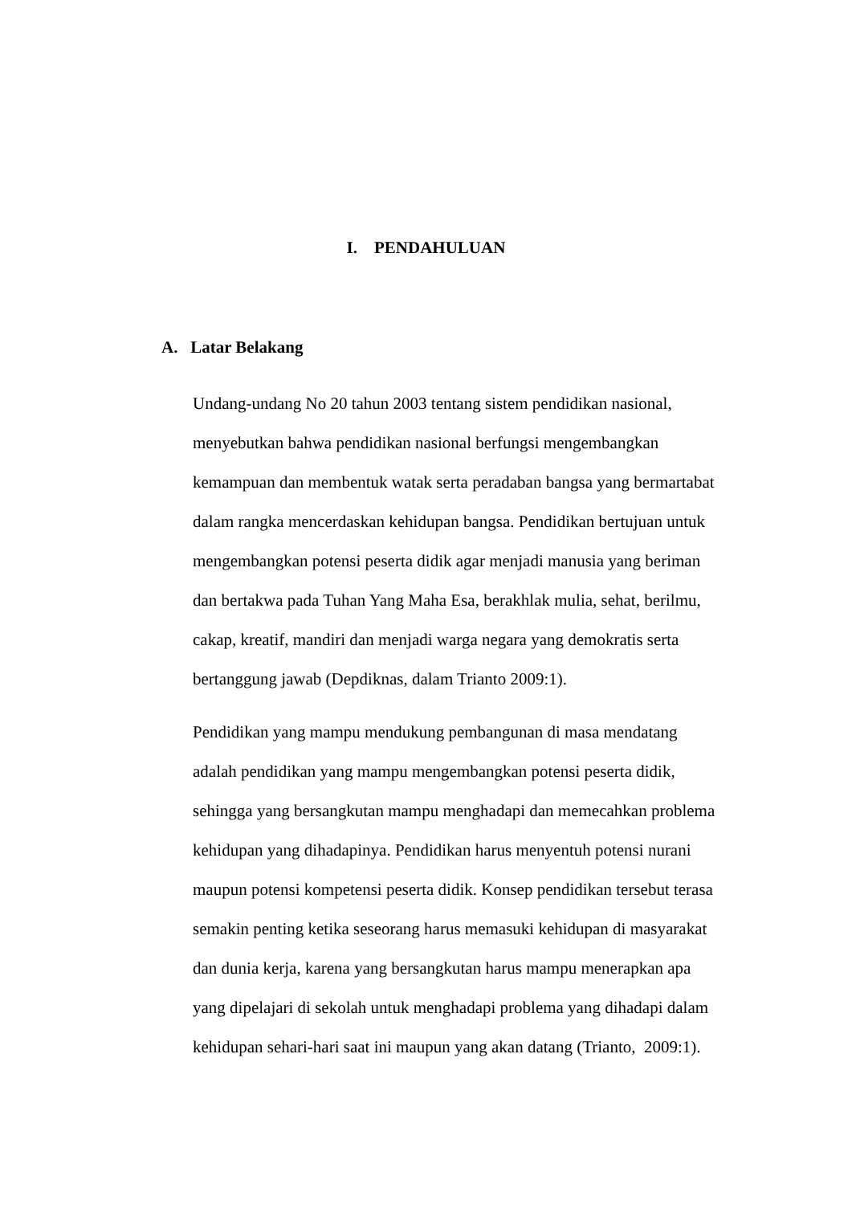I. PENDAHULUAN
A. Latar Belakang
Undang-undang No 20 tahun 2003 tentang sistem pendidikan nasional,
menyebutkan bahwa pendidikan nasional berfungsi mengembangkan
kemampuan dan membentuk watak serta peradaban bangsa yang bermartabat
dalam rangka mencerdaskan kehidupan bangsa. Pendidikan bertujuan untuk
mengembangkan potensi peserta didik agar menjadi manusia yang beriman
dan bertakwa pada Tuhan Yang Maha Esa, berakhlak mulia, sehat, berilmu,
cakap, kreatif, mandiri dan menjadi warga negara yang demokratis serta
bertanggung jawab (Depdiknas, dalam Trianto 2009:1).
Pendidikan yang mampu mendukung pembangunan di masa mendatang
adalah pendidikan yang mampu mengembangkan potensi peserta didik,
sehingga yang bersangkutan mampu menghadapi dan memecahkan problema
kehidupan yang dihadapinya. Pendidikan harus menyentuh potensi nurani
maupun potensi kompetensi peserta didik. Konsep pendidikan tersebut terasa
semakin penting ketika seseorang harus memasuki kehidupan di masyarakat
dan dunia kerja, karena yang bersangkutan harus mampu menerapkan apa
yang dipelajari di sekolah untuk menghadapi problema yang dihadapi dalam
kehidupan sehari-hari saat ini maupun yang akan datang (Trianto, 2009:1).